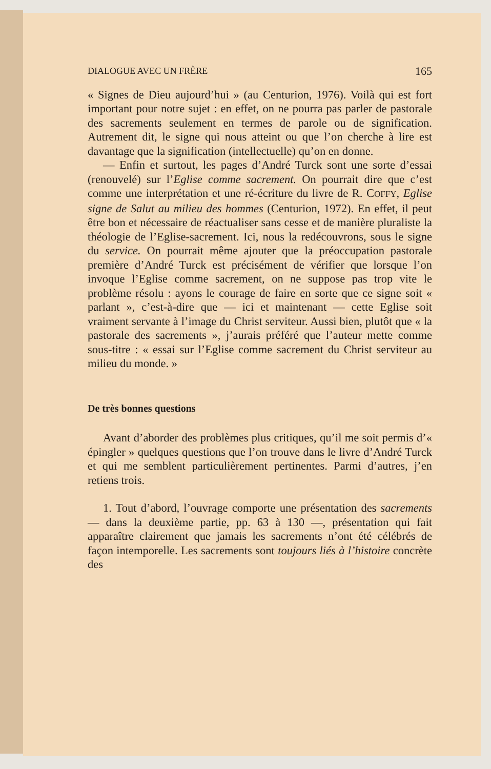DIALOGUE AVEC UN FRÈRE 165
« Signes de Dieu aujourd’hui » (au Centurion, 1976). Voilà qui est fort important pour notre sujet : en effet, on ne pourra pas parler de pastorale des sacrements seulement en termes de parole ou de signification. Autrement dit, le signe qui nous atteint ou que l’on cherche à lire est davantage que la signification (intellectuelle) qu’on en donne.
— Enfin et surtout, les pages d’André Turck sont une sorte d’essai (renouvelé) sur l’Eglise comme sacrement. On pourrait dire que c’est comme une interprétation et une ré-écriture du livre de R. COFFY, Eglise signe de Salut au milieu des hommes (Centurion, 1972). En effet, il peut être bon et nécessaire de réactualiser sans cesse et de manière pluraliste la théologie de l’Eglise-sacrement. Ici, nous la redécouvrons, sous le signe du service. On pourrait même ajouter que la préoccupation pastorale première d’André Turck est précisément de vérifier que lorsque l’on invoque l’Eglise comme sacrement, on ne suppose pas trop vite le problème résolu : ayons le courage de faire en sorte que ce signe soit « parlant », c’est-à-dire que — ici et maintenant — cette Eglise soit vraiment servante à l’image du Christ serviteur. Aussi bien, plutôt que « la pastorale des sacrements », j’aurais préféré que l’auteur mette comme sous-titre : « essai sur l’Eglise comme sacrement du Christ serviteur au milieu du monde. »
De très bonnes questions
Avant d’aborder des problèmes plus critiques, qu’il me soit permis d’« épingler » quelques questions que l’on trouve dans le livre d’André Turck et qui me semblent particulièrement pertinentes. Parmi d’autres, j’en retiens trois.
1. Tout d’abord, l’ouvrage comporte une présentation des sacrements — dans la deuxième partie, pp. 63 à 130 —, présentation qui fait apparaître clairement que jamais les sacrements n’ont été célébrés de façon intemporelle. Les sacrements sont toujours liés à l’histoire concrète des